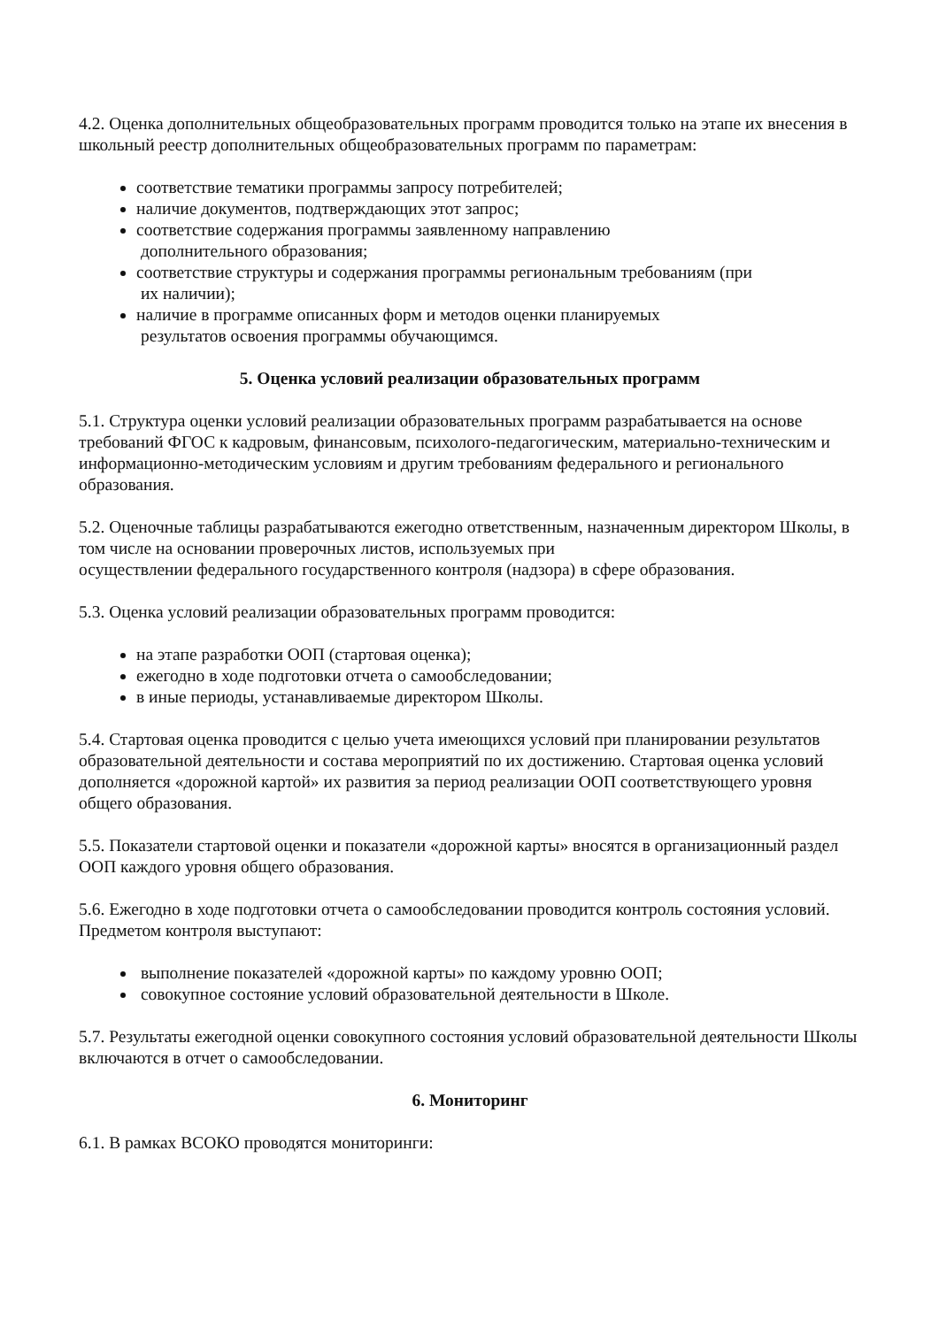4.2. Оценка дополнительных общеобразовательных программ проводится только на этапе их внесения в школьный реестр дополнительных общеобразовательных программ по параметрам:
соответствие тематики программы запросу потребителей;
наличие документов, подтверждающих этот запрос;
соответствие содержания программы заявленному направлению
дополнительного образования;
соответствие структуры и содержания программы региональным требованиям (при
их наличии);
наличие в программе описанных форм и методов оценки планируемых
результатов освоения программы обучающимся.
5. Оценка условий реализации образовательных программ
5.1. Структура оценки условий реализации образовательных программ разрабатывается на основе требований ФГОС к кадровым, финансовым, психолого-педагогическим, материально-техническим и информационно-методическим условиям и другим требованиям федерального и регионального образования.
5.2. Оценочные таблицы разрабатываются ежегодно ответственным, назначенным директором Школы, в том числе на основании проверочных листов, используемых при
осуществлении федерального государственного контроля (надзора) в сфере образования.
5.3. Оценка условий реализации образовательных программ проводится:
на этапе разработки ООП (стартовая оценка);
ежегодно в ходе подготовки отчета о самообследовании;
в иные периоды, устанавливаемые директором Школы.
5.4. Стартовая оценка проводится с целью учета имеющихся условий при планировании результатов образовательной деятельности и состава мероприятий по их достижению. Стартовая оценка условий дополняется «дорожной картой» их развития за период реализации ООП соответствующего уровня общего образования.
5.5. Показатели стартовой оценки и показатели «дорожной карты» вносятся в организационный раздел ООП каждого уровня общего образования.
5.6. Ежегодно в ходе подготовки отчета о самообследовании проводится контроль состояния условий. Предметом контроля выступают:
выполнение показателей «дорожной карты» по каждому уровню ООП;
совокупное состояние условий образовательной деятельности в Школе.
5.7. Результаты ежегодной оценки совокупного состояния условий образовательной деятельности Школы включаются в отчет о самообследовании.
6. Мониторинг
6.1. В рамках ВСОКО проводятся мониторинги: